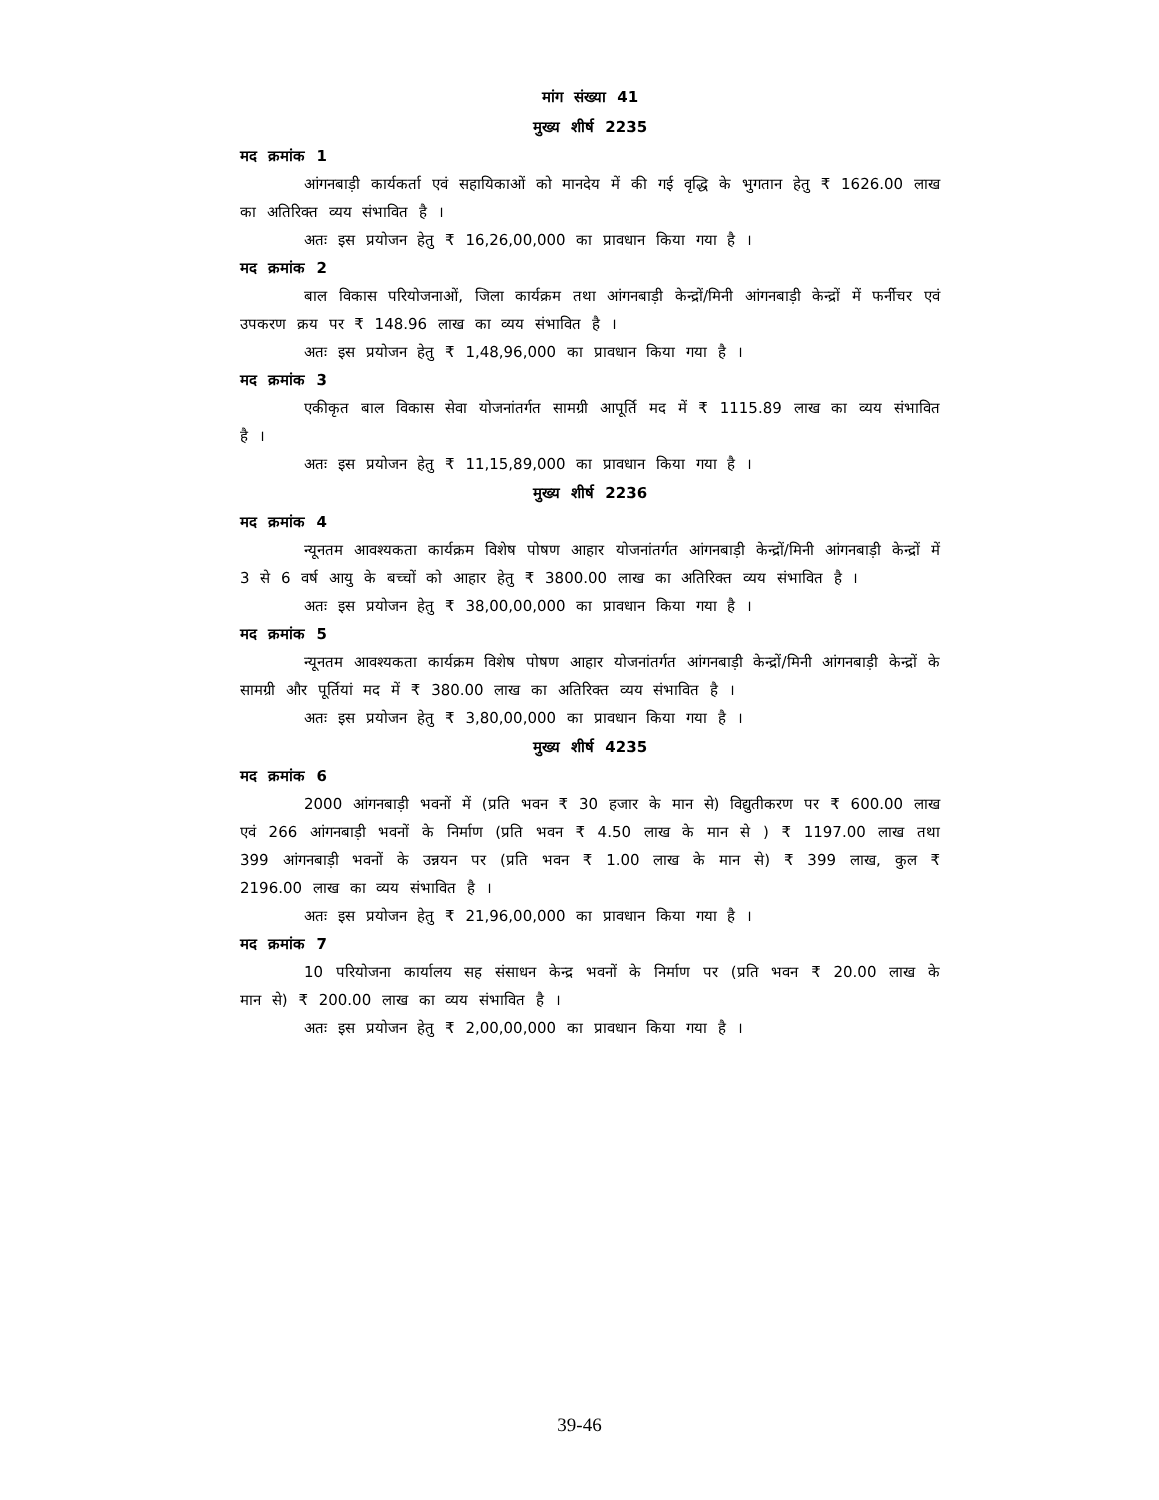मांग संख्या 41
मुख्य शीर्ष 2235
मद क्रमांक 1
आंगनबाड़ी कार्यकर्ता एवं सहायिकाओं को मानदेय में की गई वृद्धि के भुगतान हेतु ₹ 1626.00 लाख का अतिरिक्त व्यय संभावित है ।
अतः इस प्रयोजन हेतु ₹ 16,26,00,000 का प्रावधान किया गया है ।
मद क्रमांक 2
बाल विकास परियोजनाओं, जिला कार्यक्रम तथा आंगनबाड़ी केन्द्रों/मिनी आंगनबाड़ी केन्द्रों में फर्नीचर एवं उपकरण क्रय पर ₹ 148.96 लाख का व्यय संभावित है ।
अतः इस प्रयोजन हेतु ₹ 1,48,96,000 का प्रावधान किया गया है ।
मद क्रमांक 3
एकीकृत बाल विकास सेवा योजनांतर्गत सामग्री आपूर्ति मद में ₹ 1115.89 लाख का व्यय संभावित है ।
अतः इस प्रयोजन हेतु ₹ 11,15,89,000 का प्रावधान किया गया है ।
मुख्य शीर्ष 2236
मद क्रमांक 4
न्यूनतम आवश्यकता कार्यक्रम विशेष पोषण आहार योजनांतर्गत आंगनबाड़ी केन्द्रों/मिनी आंगनबाड़ी केन्द्रों में 3 से 6 वर्ष आयु के बच्चों को आहार हेतु ₹ 3800.00 लाख का अतिरिक्त व्यय संभावित है ।
अतः इस प्रयोजन हेतु ₹ 38,00,00,000 का प्रावधान किया गया है ।
मद क्रमांक 5
न्यूनतम आवश्यकता कार्यक्रम विशेष पोषण आहार योजनांतर्गत आंगनबाड़ी केन्द्रों/मिनी आंगनबाड़ी केन्द्रों के सामग्री और पूर्तियां मद में ₹ 380.00 लाख का अतिरिक्त व्यय संभावित है ।
अतः इस प्रयोजन हेतु ₹ 3,80,00,000 का प्रावधान किया गया है ।
मुख्य शीर्ष 4235
मद क्रमांक 6
2000 आंगनबाड़ी भवनों में (प्रति भवन ₹ 30 हजार के मान से) विद्युतीकरण पर ₹ 600.00 लाख एवं 266 आंगनबाड़ी भवनों के निर्माण (प्रति भवन ₹ 4.50 लाख के मान से ) ₹ 1197.00 लाख तथा 399 आंगनबाड़ी भवनों के उन्नयन पर (प्रति भवन ₹ 1.00 लाख के मान से) ₹ 399 लाख, कुल ₹ 2196.00 लाख का व्यय संभावित है ।
अतः इस प्रयोजन हेतु ₹ 21,96,00,000 का प्रावधान किया गया है ।
मद क्रमांक 7
10 परियोजना कार्यालय सह संसाधन केन्द्र भवनों के निर्माण पर (प्रति भवन ₹ 20.00 लाख के मान से) ₹ 200.00 लाख का व्यय संभावित है ।
अतः इस प्रयोजन हेतु ₹ 2,00,00,000 का प्रावधान किया गया है ।
39-46